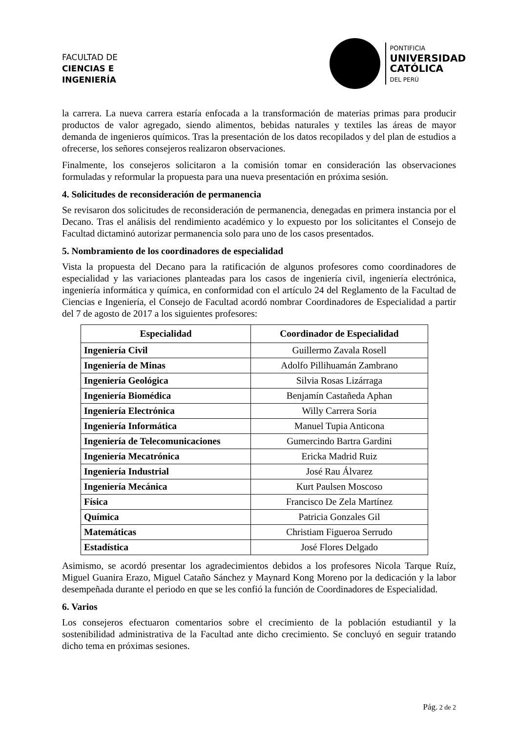FACULTAD DE
CIENCIAS E
INGENIERÍA
PONTIFICIA
UNIVERSIDAD
CATÓLICA
DEL PERÚ
la carrera. La nueva carrera estaría enfocada a la transformación de materias primas para producir productos de valor agregado, siendo alimentos, bebidas naturales y textiles las áreas de mayor demanda de ingenieros químicos. Tras la presentación de los datos recopilados y del plan de estudios a ofrecerse, los señores consejeros realizaron observaciones.
Finalmente, los consejeros solicitaron a la comisión tomar en consideración las observaciones formuladas y reformular la propuesta para una nueva presentación en próxima sesión.
4. Solicitudes de reconsideración de permanencia
Se revisaron dos solicitudes de reconsideración de permanencia, denegadas en primera instancia por el Decano. Tras el análisis del rendimiento académico y lo expuesto por los solicitantes el Consejo de Facultad dictaminó autorizar permanencia solo para uno de los casos presentados.
5. Nombramiento de los coordinadores de especialidad
Vista la propuesta del Decano para la ratificación de algunos profesores como coordinadores de especialidad y las variaciones planteadas para los casos de ingeniería civil, ingeniería electrónica, ingeniería informática y química, en conformidad con el artículo 24 del Reglamento de la Facultad de Ciencias e Ingeniería, el Consejo de Facultad acordó nombrar Coordinadores de Especialidad a partir del 7 de agosto de 2017 a los siguientes profesores:
| Especialidad | Coordinador de Especialidad |
| --- | --- |
| Ingeniería Civil | Guillermo Zavala Rosell |
| Ingeniería de Minas | Adolfo Pillihuamán Zambrano |
| Ingeniería Geológica | Silvia Rosas Lizárraga |
| Ingeniería Biomédica | Benjamín Castañeda Aphan |
| Ingeniería Electrónica | Willy Carrera Soria |
| Ingeniería Informática | Manuel Tupia Anticona |
| Ingeniería de Telecomunicaciones | Gumercindo Bartra Gardini |
| Ingeniería Mecatrónica | Ericka Madrid Ruiz |
| Ingeniería Industrial | José Rau Álvarez |
| Ingeniería Mecánica | Kurt Paulsen Moscoso |
| Física | Francisco De Zela Martínez |
| Química | Patricia Gonzales Gil |
| Matemáticas | Christiam Figueroa Serrudo |
| Estadística | José Flores Delgado |
Asimismo, se acordó presentar los agradecimientos debidos a los profesores Nicola Tarque Ruíz, Miguel Guanira Erazo, Miguel Cataño Sánchez y Maynard Kong Moreno por la dedicación y la labor desempeñada durante el periodo en que se les confió la función de Coordinadores de Especialidad.
6. Varios
Los consejeros efectuaron comentarios sobre el crecimiento de la población estudiantil y la sostenibilidad administrativa de la Facultad ante dicho crecimiento. Se concluyó en seguir tratando dicho tema en próximas sesiones.
Pág. 2 de 2